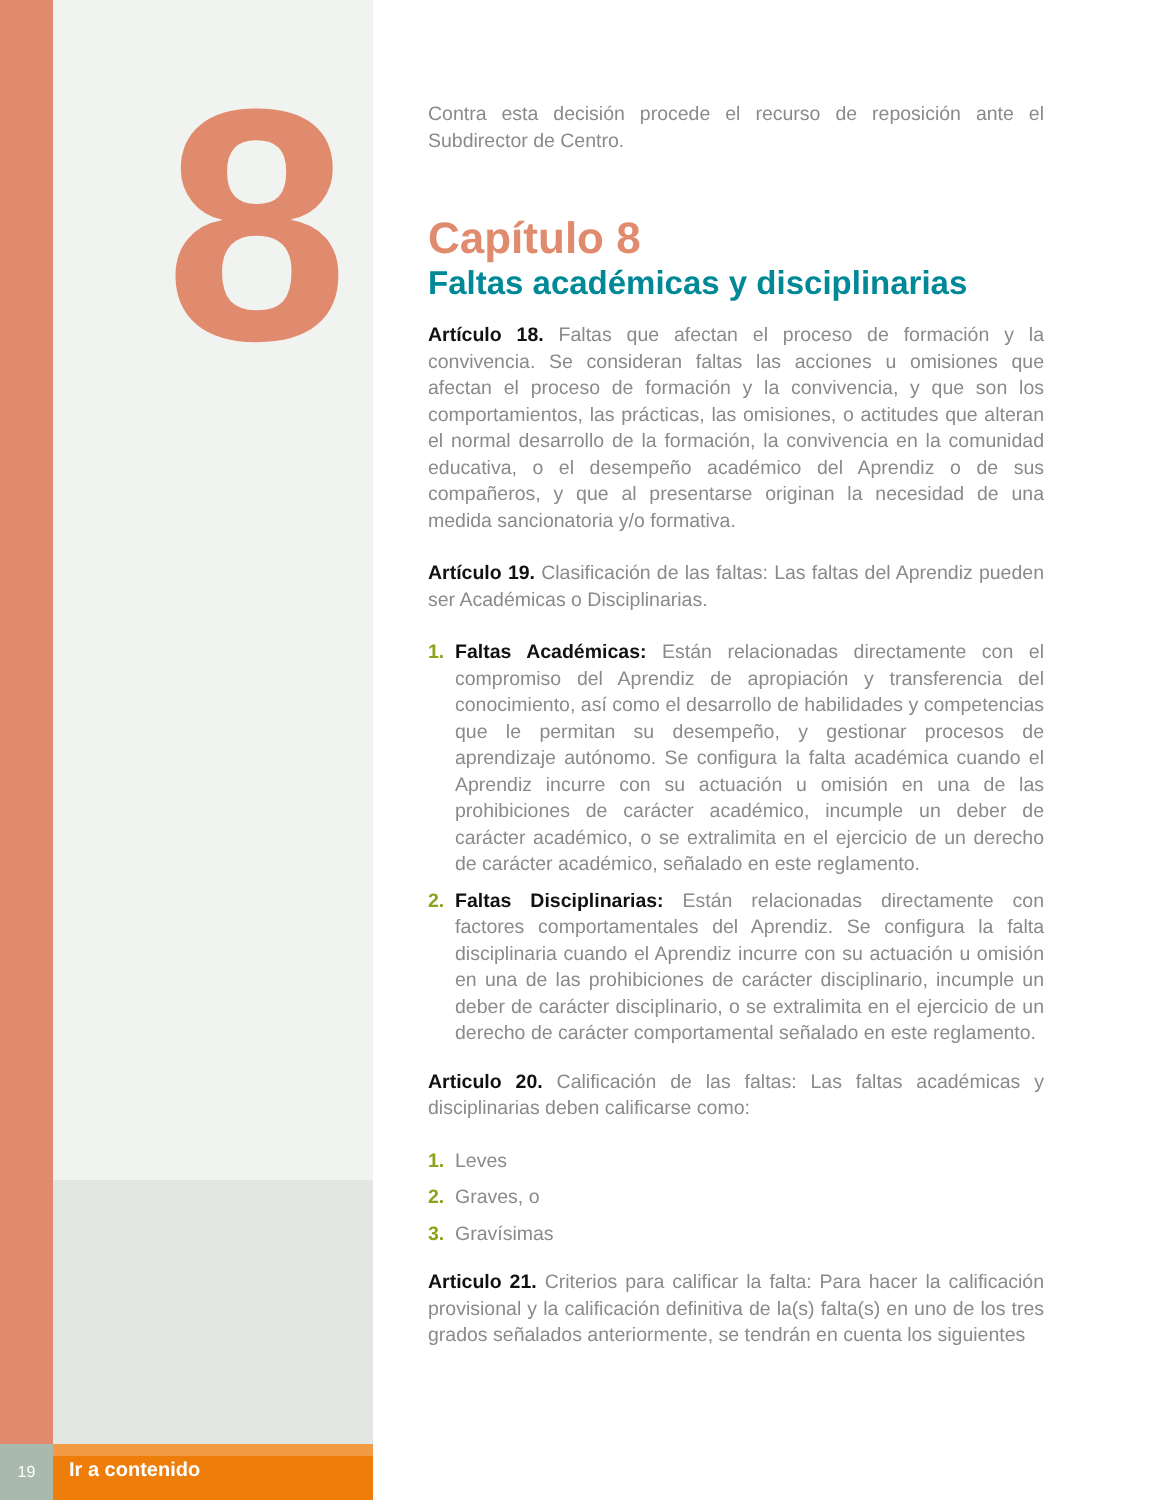8
Contra esta decisión procede el recurso de reposición ante el Subdirector de Centro.
Capítulo 8
Faltas académicas y disciplinarias
Artículo 18. Faltas que afectan el proceso de formación y la convivencia. Se consideran faltas las acciones u omisiones que afectan el proceso de formación y la convivencia, y que son los comportamientos, las prácticas, las omisiones, o actitudes que alteran el normal desarrollo de la formación, la convivencia en la comunidad educativa, o el desempeño académico del Aprendiz o de sus compañeros, y que al presentarse originan la necesidad de una medida sancionatoria y/o formativa.
Artículo 19. Clasificación de las faltas: Las faltas del Aprendiz pueden ser Académicas o Disciplinarias.
1. Faltas Académicas: Están relacionadas directamente con el compromiso del Aprendiz de apropiación y transferencia del conocimiento, así como el desarrollo de habilidades y competencias que le permitan su desempeño, y gestionar procesos de aprendizaje autónomo. Se configura la falta académica cuando el Aprendiz incurre con su actuación u omisión en una de las prohibiciones de carácter académico, incumple un deber de carácter académico, o se extralimita en el ejercicio de un derecho de carácter académico, señalado en este reglamento.
2. Faltas Disciplinarias: Están relacionadas directamente con factores comportamentales del Aprendiz. Se configura la falta disciplinaria cuando el Aprendiz incurre con su actuación u omisión en una de las prohibiciones de carácter disciplinario, incumple un deber de carácter disciplinario, o se extralimita en el ejercicio de un derecho de carácter comportamental señalado en este reglamento.
Articulo 20. Calificación de las faltas: Las faltas académicas y disciplinarias deben calificarse como:
1. Leves
2. Graves, o
3. Gravísimas
Articulo 21. Criterios para calificar la falta: Para hacer la calificación provisional y la calificación definitiva de la(s) falta(s) en uno de los tres grados señalados anteriormente, se tendrán en cuenta los siguientes
19
Ir a contenido